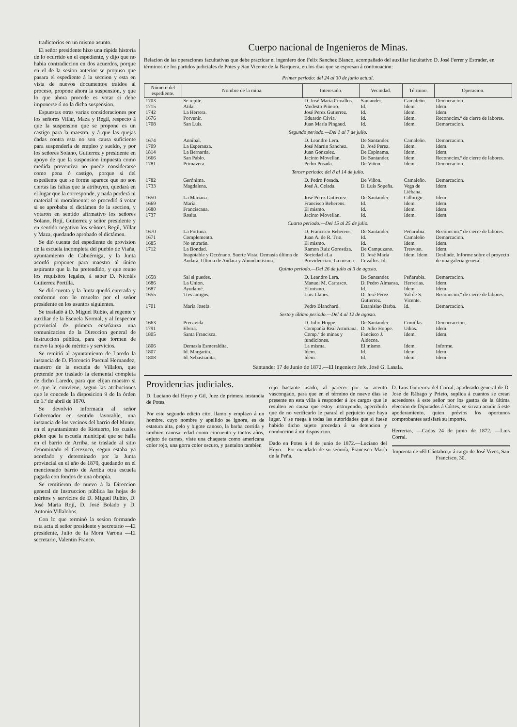tradictorios en un mismo asunto.
El señor presidente hizo una rápida historia de lo ocurrido en el espediente, y dijo que no habia contradiccion en dos acuerdos, porque en el de la sesion anterior se propuso que pasara el espediente á la seccion y esta en vista de nuevos documentos traidos al proceso, propone ahora la suspension, y que lo que ahora procede es votar si debe imponerse ó no la dicha suspension.
Espuestas otras varias consideraciones por los señores Villar, Maza y Regil, respecto á que la suspension que se propone es un castigo para la maestra, y á que las quejas dadas contra esta no son causa suficiente para suspenderla de empleo y sueldo, y por los señores Solano, Gutierrez y presidente en apoyo de que la suspension impuesta como medida preventiva no puede considerarse como pena ó castigo, porque si del espediente que se forme aparece que no son ciertas las faltas que la atribuyen, quedará en el lugar que la corresponde, y nada perderá ni material ni moralmente: se procedió á votar si se aprobaba el dictámen de la seccion, y votaron en sentido afirmativo los señores Solano, Rojí, Gutierrez y señor presidente y en sentido negativo los señores Regil, Villar y Maza, quedando aprobado el dictámen.
Se dió cuenta del espediente de provision de la escuela incompleta del pueblo de Viaña, ayuntamiento de Cabuérniga, y la Junta acordó proponer para maestro al único aspirante que la ha pretendido, y que reune los requisitos legales, á saber D. Nicolás Gutierrez Portilla.
Se dió cuenta y la Junta quedó enterada y conforme con lo resuelto por el señor presidente en los asuntos siguientes.
Se trasladó á D. Miguel Rubio, al regente y auxiliar de la Escuela Normal, y al Inspector provincial de primera enseñanza una comunicacion de la Direccion general de Instruccion pública, para que formen de nuevo la hoja de méritos y servicios.
Se remitió al ayuntamiento de Laredo la instancia de D. Florencio Pascual Hernandez, maestro de la escuela de Villalon, que pretende por traslado la elemental completa de dicho Laredo, para que elijan maestro si es que le conviene, segun las atribuciones que le concede la disposicion 9 de la órden de 1.º de abril de 1870.
Se devolvió informada al señor Gobernador en sentido favorable, una instancia de los vecinos del barrio del Monte, en el ayuntamiento de Riotuerto, los cuales piden que la escuela municipal que se halla en el barrio de Arriba, se traslade al sitio denominado el Cerezuco, segun estaba ya acordado y determinado por la Junta provincial en el año de 1870, quedando en el mencionado barrio de Arriba otra escuela pagada con fondos de una obrapia.
Se remitieron de nuevo á la Direccion general de Instruccion pública las hojas de méritos y servicios de D. Miguel Rubio, D. José María Rojí, D. José Bolado y D. Antonio Villalobos.
Con lo que terminó la sesion formando esta acta el señor presidente y secretario —El presidente, Julio de la Mora Varona —El secretario, Valentin Franco.
Cuerpo nacional de Ingenieros de Minas.
Relacion de las operaciones facultativas que debe practicar el ingeniero don Felix Sanchez Blanco, acompañado del auxiliar facultativo D. José Ferrer y Estrader, en términos de los partidos judiciales de Potes y San Vicente de la Barquera, en los dias que se espresan á continuacion:
| Primer periodo: del 24 al 30 de junio actual. | | | | | |
| Número del espediente. | Nombre de la mina. | Interesado. | Vecindad. | Término. | Operacion. |
| 1703 | Se repite. | D. José María Cevallos. | Santander. | Camaleño. | Demarcacion. |
| 1715 | Atila. | Modesto Piñeiro. | Id. | Idem. | Idem. |
| 1742 | La Herrera. | José Perez Gutierrez. | Id. | Idem. | Idem. |
| 1676 | Porvenir. | Eduardo Cávia. | Id. | Idem. | Reconocim.º de cierre de labores. |
| 1708 | San Luis. | Juan María Pingaud. | Id. | Idem. | Demarcacion. |
| Segundo periodo.—Del 1 al 7 de julio. | | | | | |
| 1674 | Annibal. | D. Leandro Lera. | De Santander. | Camaleño. | Demarcacion. |
| 1709 | La Esperanza. | José Martin Sanchez. | D. José Perez. | Idem. | Idem. |
| 1814 | La Bernarda. | Juan Gonzalez. | De Espinama. | Idem. | Idem. |
| 1666 | San Pablo. | Jacinto Movellan. | De Santander. | Idem. | Reconocim.º de cierre de labores. |
| 1781 | Primavera. | Pedro Posada. | De Viñon. | Idem. | Demarcacion. |
| Tercer periodo: del 8 al 14 de julio. | | | | | |
| 1782 | Gerónima. | D. Pedro Posada. | De Viñon. | Camaleño. | Demarcacion. |
| 1733 | Magdalena. | José A. Celada. | D. Luis Sopeña. | Vega de Liébana. | Idem. |
| 1650 | La Mariana. | José Perez Gutierrez. | De Santander. | Cillorigo. | Idem. |
| 1669 | María. | Francisco Beherens. | Id. | Idem. | Idem. |
| 1680 | Franciscana. | El mismo. | Id. | Idem. | Idem. |
| 1737 | Rosita. | Jacinto Movellan. | Id. | Idem. | Idem. |
| Cuarto periodo:—Del 15 al 25 de julio. | | | | | |
| 1670 | La Fortuna. | D. Francisco Beherens. | De Santander. | Peñarubia. | Reconocim.º de cierre de labores. |
| 1671 | Complemento. | Juan A. de R. Trio. | Id. | Camaleño | Demarcacion. |
| 1685 | No entrarán. | El mismo. | Id. | Idem. | Idem. |
| 1712 | La Bondad. | Ramon Ruiz Gorostiza. | De Campuzano. | Tresviso. | Idem. |
| | Inagotable y Occénano. Suerte Vista, Demasía última de Andara, Ultima de Andara y Abundantísima. | Sociedad «La Providencia». La misma. | D. José María Cevallos. Id. | Idem. Idem. | Deslinde. Informe sobre el proyecto de una galeria general. |
| Quinto periodo.—Del 26 de julio al 3 de agosto. | | | | | |
| 1658 | Sal si puedes. | D. Leandro Lera. | De Santander. | Peñarubia. | Demarcacion. |
| 1686 | La Union. | Manuel M. Carrasco. | D. Pedro Almansa. | Herrerias. | Idem. |
| 1687 | Ayudamé. | El mismo. | Id. | Idem. | Idem. |
| 1655 | Tres amigos. | Luis Llanes. | D. José Perez Gutierrez. | Val de S. Vicente. | Reconocim.º de cierre de labores. |
| 1701 | María Josefa. | Pedro Blanchard. | Estanislao Barba. | Id. | Demarcacion. |
| Sesto y último periodo.—Del 4 al 12 de agosto. | | | | | |
| 1663 | Precavida. | D. Julio Hoppe. | De Santander. | Comillas. | Demarcarcion. |
| 1791 | Elvira. | Compañía Real Asturiana. | D. Julio Hoppe. | Udias. | Idem. |
| 1805 | Santa Francisca. | Comp.ª de minas y fundiciones. | Fancisco J. Aldecoa. | Idem. | Idem. |
| 1806 | Demasía Esmeraldita. | La misma. | El mismo. | Idem. | Informe. |
| 1807 | Id. Margarita. | Idem. | Id. | Idem. | Idem. |
| 1808 | Id. Sebastianita. | Idem. | Id. | Idem. | Idem. |
Santander 17 de Junio de 1872.—El Ingeniero Jefe, José G. Lasala.
Providencias judiciales.
D. Luciano del Hoyo y Gil, Juez de primera instancia de Potes.
Por este segundo edicto cito, llamo y emplazo á un hombre, cuyo nombre y apellido se ignora, es de estatura alta, pelo y bigote canoso, la barba corrida y tambien canosa, edad como cincuenta y tantos años, enjuto de carnes, viste una chaqueta como americana color rojo, una gorra color oscuro, y pantalon tambien
rojo bastante usado, al parecer por su acento vascongado, para que en el término de nueve dias se presente en esta villa á responder á los cargos que le resulten en causa que estoy instruyendo, apercibido que de no verificarlo le parará el perjuicio que haya lugar. Y se ruega á todas las autoridades que si fuese habido dicho sujeto procedan á su detencion y conduccion á mi disposicion.
Dado en Potes á 4 de junio de 1872.—Luciano del Hoyo.—Por mandado de su señoría, Francisco María de la Peña.
D. Luis Gutierrez del Corral, apoderado general de D. José de Rábago y Prieto, suplica á cuantos se crean acreedores á este señor por los gastos de la última eleccion de Diputados á Córtes, se sirvan acudir á este apoderamiento, quien prévios los oportunos comprobantes satisfará su importe.
Herrerias, —Cadas 24 de junio de 1872. —Luis Corral.
Imprenta de «El Cántabro,» á cargo de José Vives, San Francisco, 30.